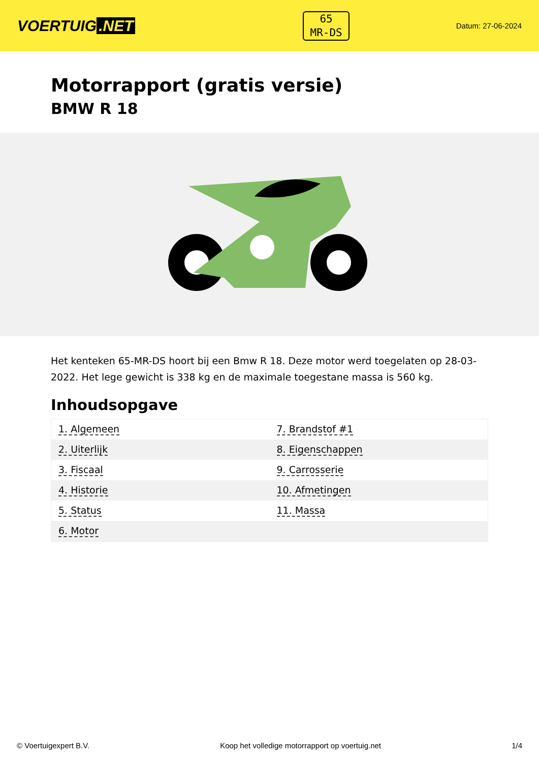VOERTUIG.NET
65
MR-DS
Datum: 27-06-2024
Motorrapport (gratis versie)
BMW R 18
Het kenteken 65-MR-DS hoort bij een Bmw R 18. Deze motor werd toegelaten op 28-03-2022. Het lege gewicht is 338 kg en de maximale toegestane massa is 560 kg.
Inhoudsopgave
| 1. Algemeen | 7. Brandstof #1 |
| 2. Uiterlijk | 8. Eigenschappen |
| 3. Fiscaal | 9. Carrosserie |
| 4. Historie | 10. Afmetingen |
| 5. Status | 11. Massa |
| 6. Motor | |
© Voertuigexpert B.V. Koop het volledige motorrapport op voertuig.net 1/4